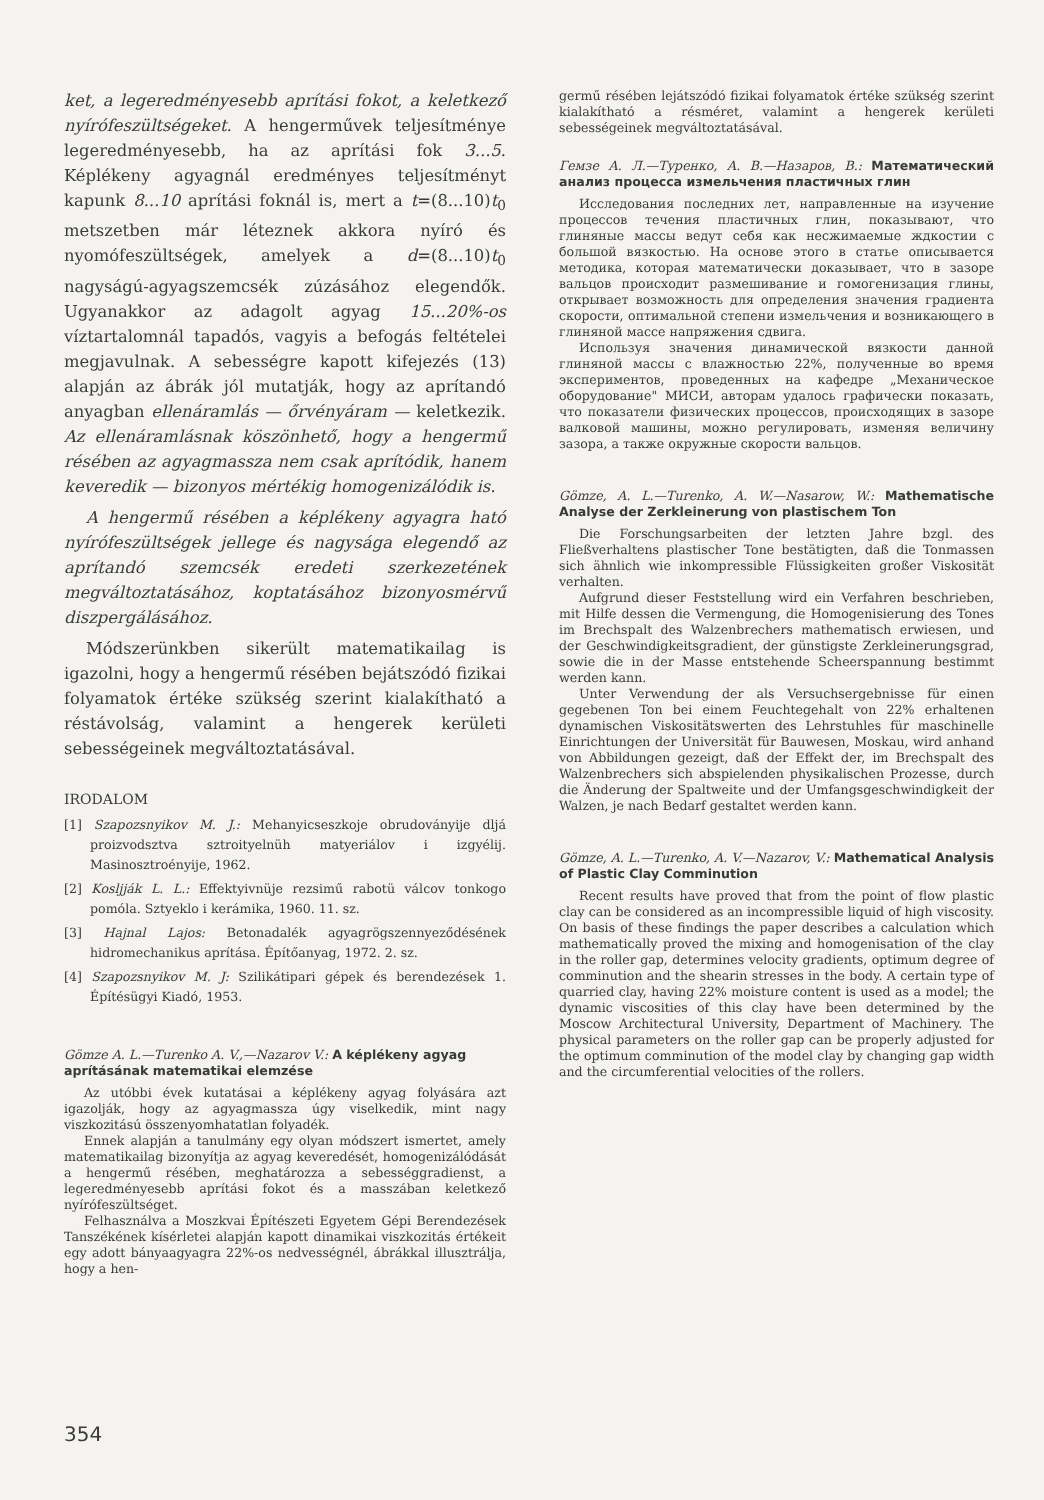ket, a legeredményesebb aprítási fokot, a keletkező nyírófeszültségeket. A hengerművek teljesítménye legeredményesebb, ha az aprítási fok 3...5. Képlékeny agyagnál eredményes teljesítményt kapunk 8...10 aprítási foknál is, mert a t=(8...10)t<sub>0</sub> metszetben már léteznek akkora nyíró és nyomófeszültségek, amelyek a d=(8...10)t<sub>0</sub> nagyságú-agyagszemcsék zúzásához elegendők. Ugyanakkor az adagolt agyag 15...20%-os víztartalomnál tapadós, vagyis a befogás feltételei megjavulnak. A sebességre kapott kifejezés (13) alapján az ábrák jól mutatják, hogy az aprítandó anyagban ellenáramlás — őrvényáram — keletkezik. Az ellenáramlásnak köszönhető, hogy a hengermű résében az agyagmassza nem csak aprítódik, hanem keveredik — bizonyos mértékig homogenizálódik is.
A hengermű résében a képlékeny agyagra ható nyírófeszültségek jellege és nagysága elegendő az aprítandó szemcsék eredeti szerkezetének megváltoztatásához, koptatásához bizonyosmérvű diszpergálásához.
Módszerünkben sikerült matematikailag is igazolni, hogy a hengermű résében bejátszódó fizikai folyamatok értéke szükség szerint kialakítható a réstávolság, valamint a hengerek kerületi sebességeinek megváltoztatásával.
IRODALOM
[1] Szapozsnyikov M. J.: Mehanyicseszkoje obrudoványije dljá proizvodsztva sztroityelnüh matyeriálov i izgyélij. Masinosztroényije, 1962.
[2] Kosljják L. L.: Effektyivnüje rezsimű rabotü válcov tonkogo pomóla. Sztyeklo i kerámika, 1960. 11. sz.
[3] Hajnal Lajos: Betonadalék agyagrögszennyeződésének hidromechanikus aprítása. Építőanyag, 1972. 2. sz.
[4] Szapozsnyikov M. J: Szilikátipari gépek és berendezések 1. Építésügyi Kiadó, 1953.
Gömze A. L.—Turenko A. V.,—Nazarov V.: A képlékeny agyag aprításának matematikai elemzése
Az utóbbi évek kutatásai a képlékeny agyag folyására azt igazolják, hogy az agyagmassza úgy viselkedik, mint nagy viszkozitású összenyomhatatlan folyadék.
Ennek alapján a tanulmány egy olyan módszert ismertet, amely matematikailag bizonyítja az agyag keveredését, homogenizálódását a hengermű résében, meghatározza a sebességgradienst, a legeredményesebb aprítási fokot és a masszában keletkező nyírófeszültséget.
Felhasználva a Moszkvai Építészeti Egyetem Gépi Berendezések Tanszékének kísérletei alapján kapott dinamikai viszkozitás értékeit egy adott bányaagyagra 22%-os nedvességnél, ábrákkal illusztrálja, hogy a hen-
germű résében lejátszódó fizikai folyamatok értéke szükség szerint kialakítható a résméret, valamint a hengerek kerületi sebességeinek megváltoztatásával.
Гемзе А. Л.—Туренко, А. В.—Назаров, В.: Математический анализ процесса измельчения пластичных глин
Исследования последних лет, направленные на изучение процессов течения пластичных глин, показывают, что глиняные массы ведут себя как несжимаемые ждкостии с большой вязкостью. На основе этого в статье описывается методика, которая математически доказывает, что в зазоре вальцов происходит размешивание и гомогенизация глины, открывает возможность для определения значения градиента скорости, оптимальной степени измельчения и возникающего в глиняной массе напряжения сдвига.
Используя значения динамической вязкости данной глиняной массы с влажностью 22%, полученные во время экспериментов, проведенных на кафедре „Механическое оборудование" МИСИ, авторам удалось графически показать, что показатели физических процессов, происходящих в зазоре валковой машины, можно регулировать, изменяя величину зазора, а также окружные скорости вальцов.
Gömze, A. L.—Turenko, A. W.—Nasarow, W.: Mathematische Analyse der Zerkleinerung von plastischem Ton
Die Forschungsarbeiten der letzten Jahre bzgl. des Fließverhaltens plastischer Tone bestätigten, daß die Tonmassen sich ähnlich wie inkompressible Flüssigkeiten großer Viskosität verhalten.
Aufgrund dieser Feststellung wird ein Verfahren beschrieben, mit Hilfe dessen die Vermengung, die Homogenisierung des Tones im Brechspalt des Walzenbrechers mathematisch erwiesen, und der Geschwindigkeitsgradient, der günstigste Zerkleinerungsgrad, sowie die in der Masse entstehende Scheerspannung bestimmt werden kann.
Unter Verwendung der als Versuchsergebnisse für einen gegebenen Ton bei einem Feuchtegehalt von 22% erhaltenen dynamischen Viskositätswerten des Lehrstuhles für maschinelle Einrichtungen der Universität für Bauwesen, Moskau, wird anhand von Abbildungen gezeigt, daß der Effekt der, im Brechspalt des Walzenbrechers sich abspielenden physikalischen Prozesse, durch die Änderung der Spaltweite und der Umfangsgeschwindigkeit der Walzen, je nach Bedarf gestaltet werden kann.
Gömze, A. L.—Turenko, A. V.—Nazarov, V.: Mathematical Analysis of Plastic Clay Comminution
Recent results have proved that from the point of flow plastic clay can be considered as an incompressible liquid of high viscosity. On basis of these findings the paper describes a calculation which mathematically proved the mixing and homogenisation of the clay in the roller gap, determines velocity gradients, optimum degree of comminution and the shearin stresses in the body. A certain type of quarried clay, having 22% moisture content is used as a model; the dynamic viscosities of this clay have been determined by the Moscow Architectural University, Department of Machinery. The physical parameters on the roller gap can be properly adjusted for the optimum comminution of the model clay by changing gap width and the circumferential velocities of the rollers.
354